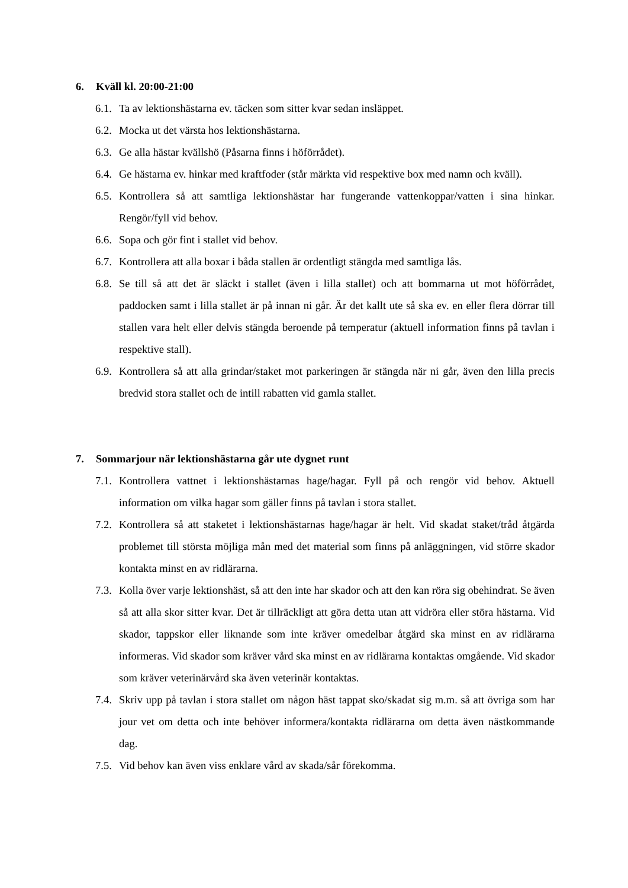6. Kväll kl. 20:00-21:00
6.1. Ta av lektionshästarna ev. täcken som sitter kvar sedan insläppet.
6.2. Mocka ut det värsta hos lektionshästarna.
6.3. Ge alla hästar kvällshö (Påsarna finns i höförrådet).
6.4. Ge hästarna ev. hinkar med kraftfoder (står märkta vid respektive box med namn och kväll).
6.5. Kontrollera så att samtliga lektionshästar har fungerande vattenkoppar/vatten i sina hinkar. Rengör/fyll vid behov.
6.6. Sopa och gör fint i stallet vid behov.
6.7. Kontrollera att alla boxar i båda stallen är ordentligt stängda med samtliga lås.
6.8. Se till så att det är släckt i stallet (även i lilla stallet) och att bommarna ut mot höförrådet, paddocken samt i lilla stallet är på innan ni går. Är det kallt ute så ska ev. en eller flera dörrar till stallen vara helt eller delvis stängda beroende på temperatur (aktuell information finns på tavlan i respektive stall).
6.9. Kontrollera så att alla grindar/staket mot parkeringen är stängda när ni går, även den lilla precis bredvid stora stallet och de intill rabatten vid gamla stallet.
7. Sommarjour när lektionshästarna går ute dygnet runt
7.1. Kontrollera vattnet i lektionshästarnas hage/hagar. Fyll på och rengör vid behov. Aktuell information om vilka hagar som gäller finns på tavlan i stora stallet.
7.2. Kontrollera så att staketet i lektionshästarnas hage/hagar är helt. Vid skadat staket/tråd åtgärda problemet till största möjliga mån med det material som finns på anläggningen, vid större skador kontakta minst en av ridlärarna.
7.3. Kolla över varje lektionshäst, så att den inte har skador och att den kan röra sig obehindrat. Se även så att alla skor sitter kvar. Det är tillräckligt att göra detta utan att vidröra eller störa hästarna. Vid skador, tappskor eller liknande som inte kräver omedelbar åtgärd ska minst en av ridlärarna informeras. Vid skador som kräver vård ska minst en av ridlärarna kontaktas omgående. Vid skador som kräver veterinärvård ska även veterinär kontaktas.
7.4. Skriv upp på tavlan i stora stallet om någon häst tappat sko/skadat sig m.m. så att övriga som har jour vet om detta och inte behöver informera/kontakta ridlärarna om detta även nästkommande dag.
7.5. Vid behov kan även viss enklare vård av skada/sår förekomma.